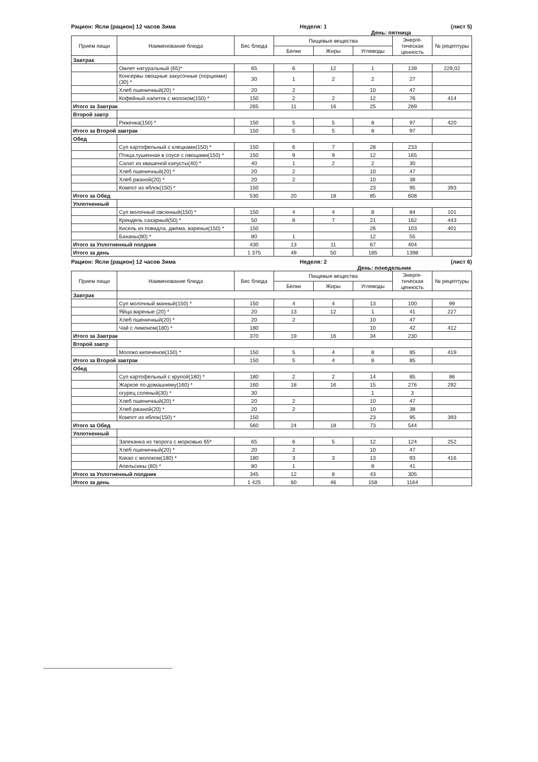Рацион: Ясли (рацион) 12 часов Зима Неделя: 1 (лист 5)
День: пятница
| Прием пищи | Наименование блюда | Вес блюда | Пищевые вещества | | | Энерге-тическая ценность | № рецептуры |
| --- | --- | --- | --- | --- | --- | --- | --- |
| | | | Белки | Жиры | Углеводы | | |
| Завтрак | | | | | | | |
| | Омлет натуральный (65)* | 65 | 6 | 12 | 1 | 139 | 229,02 |
| | Консервы овощные закусочные (порциями)(30) * | 30 | 1 | 2 | 2 | 27 | |
| | Хлеб пшеничный(20) * | 20 | 2 | | 10 | 47 | |
| | Кофейный напиток с молоком(150) * | 150 | 2 | 2 | 12 | 76 | 414 |
| Итого за Завтрак | | 265 | 11 | 16 | 25 | 289 | |
| Второй завтр | | | | | | | |
| | Ряженка(150) * | 150 | 5 | 5 | 8 | 97 | 420 |
| Итого за Второй завтрак | | 150 | 5 | 5 | 8 | 97 | |
| Обед | | | | | | | |
| | Суп картофельный с клецками(150) * | 150 | 6 | 7 | 28 | 233 | |
| | Птица,тушенная в соусе с овощами(150) * | 150 | 9 | 9 | 12 | 165 | |
| | Салат из квашеной капусты(40) * | 40 | 1 | 2 | 2 | 30 | |
| | Хлеб пшеничный(20) * | 20 | 2 | | 10 | 47 | |
| | Хлеб ржаной(20) * | 20 | 2 | | 10 | 38 | |
| | Компот из яблок(150) * | 150 | | | 23 | 95 | 393 |
| Итого за Обед | | 530 | 20 | 18 | 85 | 608 | |
| Уплотненный | | | | | | | |
| | Суп молочный овсянный(150) * | 150 | 4 | 4 | 8 | 84 | 101 |
| | Крендель сахарный(50) * | 50 | 8 | 7 | 21 | 162 | 443 |
| | Кисель из повидла, джема, варенья(150) * | 150 | | | 26 | 103 | 401 |
| | Бананы(80) * | 80 | 1 | | 12 | 55 | |
| Итого за Уплотненный полдник | | 430 | 13 | 11 | 67 | 404 | |
| Итого за день | | 1 375 | 49 | 50 | 185 | 1398 | |
Рацион: Ясли (рацион) 12 часов Зима Неделя: 2 (лист 6)
День: понедельник
| Прием пищи | Наименование блюда | Вес блюда | Пищевые вещества | | | Энерге-тическая ценность | № рецептуры |
| --- | --- | --- | --- | --- | --- | --- | --- |
| | | | Белки | Жиры | Углеводы | | |
| Завтрак | | | | | | | |
| | Суп молочный манный(150) * | 150 | 4 | 4 | 13 | 100 | 99 |
| | Яйца вареные (20) * | 20 | 13 | 12 | 1 | 41 | 227 |
| | Хлеб пшеничный(20) * | 20 | 2 | | 10 | 47 | |
| | Чай с лимоном(180) * | 180 | | | 10 | 42 | 412 |
| Итого за Завтрак | | 370 | 19 | 16 | 34 | 230 | |
| Второй завтр | | | | | | | |
| | Молоко кипяченое(150) * | 150 | 5 | 4 | 8 | 85 | 419 |
| Итого за Второй завтрак | | 150 | 5 | 4 | 8 | 85 | |
| Обед | | | | | | | |
| | Суп картофельный с крупой(180) * | 180 | 2 | 2 | 14 | 85 | 86 |
| | Жаркое по-домашнему(160) * | 160 | 18 | 16 | 15 | 276 | 292 |
| | огурец соленый(30) * | 30 | | | 1 | 3 | |
| | Хлеб пшеничный(20) * | 20 | 2 | | 10 | 47 | |
| | Хлеб ржаной(20) * | 20 | 2 | | 10 | 38 | |
| | Компот из яблок(150) * | 150 | | | 23 | 95 | 393 |
| Итого за Обед | | 560 | 24 | 18 | 73 | 544 | |
| Уплотненный | | | | | | | |
| | Запеканка из творога с морковью 65* | 65 | 6 | 5 | 12 | 124 | 252 |
| | Хлеб пшеничный(20) * | 20 | 2 | | 10 | 47 | |
| | Какао с молоком(180) * | 180 | 3 | 3 | 13 | 93 | 416 |
| | Апельсины (80) * | 80 | 1 | | 8 | 41 | |
| Итого за Уплотненный полдник | | 345 | 12 | 8 | 43 | 305 | |
| Итого за день | | 1 425 | 60 | 46 | 158 | 1164 | |